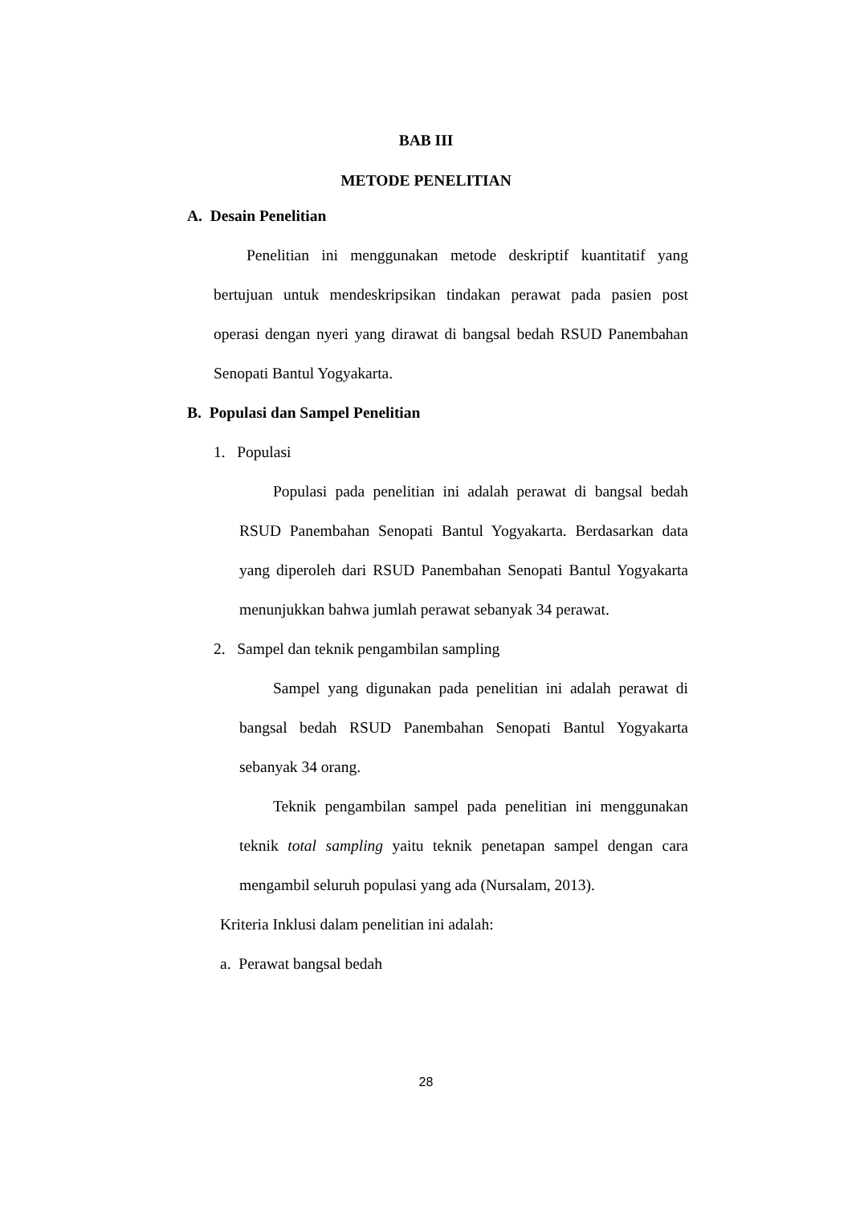BAB III
METODE PENELITIAN
A. Desain Penelitian
Penelitian ini menggunakan metode deskriptif kuantitatif yang bertujuan untuk mendeskripsikan tindakan perawat pada pasien post operasi dengan nyeri yang dirawat di bangsal bedah RSUD Panembahan Senopati Bantul Yogyakarta.
B. Populasi dan Sampel Penelitian
1. Populasi
Populasi pada penelitian ini adalah perawat di bangsal bedah RSUD Panembahan Senopati Bantul Yogyakarta. Berdasarkan data yang diperoleh dari RSUD Panembahan Senopati Bantul Yogyakarta menunjukkan bahwa jumlah perawat sebanyak 34 perawat.
2. Sampel dan teknik pengambilan sampling
Sampel yang digunakan pada penelitian ini adalah perawat di bangsal bedah RSUD Panembahan Senopati Bantul Yogyakarta sebanyak 34 orang.
Teknik pengambilan sampel pada penelitian ini menggunakan teknik total sampling yaitu teknik penetapan sampel dengan cara mengambil seluruh populasi yang ada (Nursalam, 2013).
Kriteria Inklusi dalam penelitian ini adalah:
a. Perawat bangsal bedah
28